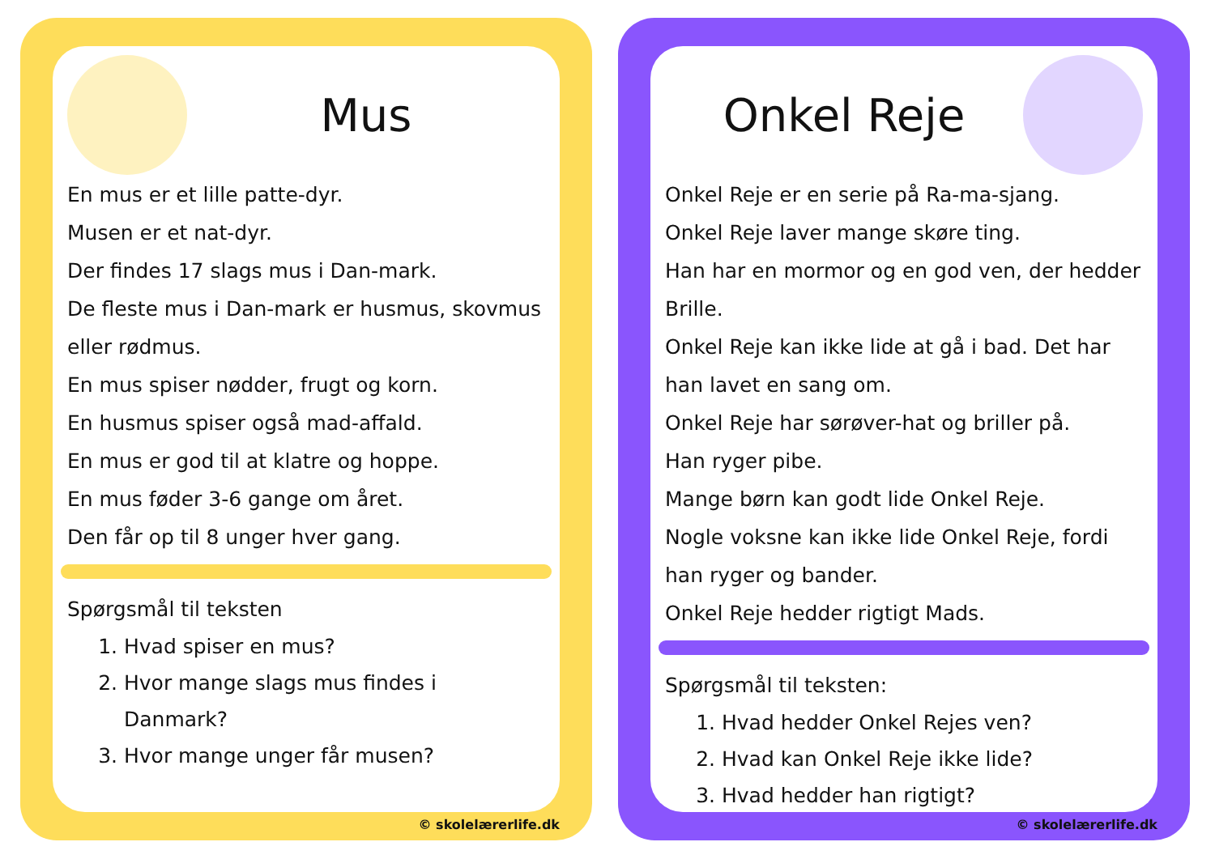Mus
En mus er et lille patte-dyr.
Musen er et nat-dyr.
Der findes 17 slags mus i Dan-mark.
De fleste mus i Dan-mark er husmus, skovmus eller rødmus.
En mus spiser nødder, frugt og korn.
En husmus spiser også mad-affald.
En mus er god til at klatre og hoppe.
En mus føder 3-6 gange om året.
Den får op til 8 unger hver gang.
Spørgsmål til teksten
1. Hvad spiser en mus?
2. Hvor mange slags mus findes i Danmark?
3. Hvor mange unger får musen?
© skolelærerlife.dk
Onkel Reje
Onkel Reje er en serie på Ra-ma-sjang.
Onkel Reje laver mange skøre ting.
Han har en mormor og en god ven, der hedder Brille.
Onkel Reje kan ikke lide at gå i bad. Det har han lavet en sang om.
Onkel Reje har sørøver-hat og briller på.
Han ryger pibe.
Mange børn kan godt lide Onkel Reje.
Nogle voksne kan ikke lide Onkel Reje, fordi han ryger og bander.
Onkel Reje hedder rigtigt Mads.
Spørgsmål til teksten:
1. Hvad hedder Onkel Rejes ven?
2. Hvad kan Onkel Reje ikke lide?
3. Hvad hedder han rigtigt?
© skolelærerlife.dk